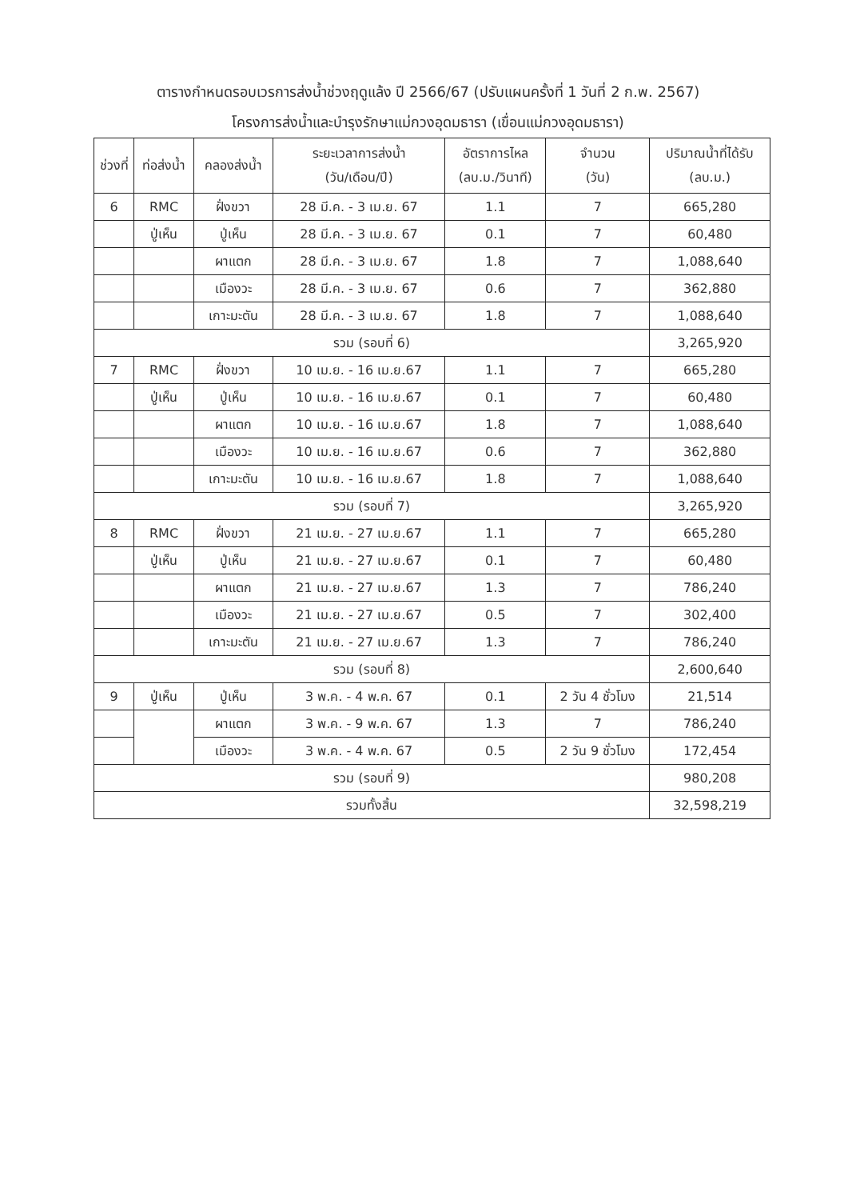ตารางกำหนดรอบเวรการส่งน้ำช่วงฤดูแล้ง ปี 2566/67 (ปรับแผนครั้งที่ 1 วันที่ 2 ก.พ. 2567)
โครงการส่งน้ำและบำรุงรักษาแม่กวงอุดมธารา (เขื่อนแม่กวงอุดมธารา)
| ช่วงที่ | ท่อส่งน้ำ | คลองส่งน้ำ | ระยะเวลาการส่งน้ำ (วัน/เดือน/ปี) | อัตราการไหล (ลบ.ม./วินาที) | จำนวน (วัน) | ปริมาณน้ำที่ได้รับ (ลบ.ม.) |
| --- | --- | --- | --- | --- | --- | --- |
| 6 | RMC | ฝั่งขวา | 28 มี.ค. - 3 เม.ย. 67 | 1.1 | 7 | 665,280 |
| | ปู่เห็น | ปู่เห็น | 28 มี.ค. - 3 เม.ย. 67 | 0.1 | 7 | 60,480 |
| | | ผาแตก | 28 มี.ค. - 3 เม.ย. 67 | 1.8 | 7 | 1,088,640 |
| | | เมืองวะ | 28 มี.ค. - 3 เม.ย. 67 | 0.6 | 7 | 362,880 |
| | | เกาะมะตัน | 28 มี.ค. - 3 เม.ย. 67 | 1.8 | 7 | 1,088,640 |
| รวม (รอบที่ 6) | | | | | | 3,265,920 |
| 7 | RMC | ฝั่งขวา | 10 เม.ย. - 16 เม.ย.67 | 1.1 | 7 | 665,280 |
| | ปู่เห็น | ปู่เห็น | 10 เม.ย. - 16 เม.ย.67 | 0.1 | 7 | 60,480 |
| | | ผาแตก | 10 เม.ย. - 16 เม.ย.67 | 1.8 | 7 | 1,088,640 |
| | | เมืองวะ | 10 เม.ย. - 16 เม.ย.67 | 0.6 | 7 | 362,880 |
| | | เกาะมะตัน | 10 เม.ย. - 16 เม.ย.67 | 1.8 | 7 | 1,088,640 |
| รวม (รอบที่ 7) | | | | | | 3,265,920 |
| 8 | RMC | ฝั่งขวา | 21 เม.ย. - 27 เม.ย.67 | 1.1 | 7 | 665,280 |
| | ปู่เห็น | ปู่เห็น | 21 เม.ย. - 27 เม.ย.67 | 0.1 | 7 | 60,480 |
| | | ผาแตก | 21 เม.ย. - 27 เม.ย.67 | 1.3 | 7 | 786,240 |
| | | เมืองวะ | 21 เม.ย. - 27 เม.ย.67 | 0.5 | 7 | 302,400 |
| | | เกาะมะตัน | 21 เม.ย. - 27 เม.ย.67 | 1.3 | 7 | 786,240 |
| รวม (รอบที่ 8) | | | | | | 2,600,640 |
| 9 | ปู่เห็น | ปู่เห็น | 3 พ.ค. - 4 พ.ค. 67 | 0.1 | 2 วัน 4 ชั่วโมง | 21,514 |
| | | ผาแตก | 3 พ.ค. - 9 พ.ค. 67 | 1.3 | 7 | 786,240 |
| | | เมืองวะ | 3 พ.ค. - 4 พ.ค. 67 | 0.5 | 2 วัน 9 ชั่วโมง | 172,454 |
| รวม (รอบที่ 9) | | | | | | 980,208 |
| รวมทั้งสิ้น | | | | | | 32,598,219 |